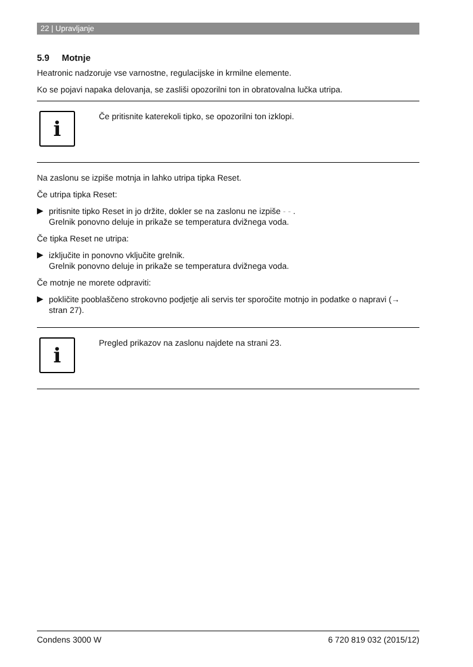22 | Upravljanje
5.9 Motnje
Heatronic nadzoruje vse varnostne, regulacijske in krmilne elemente.
Ko se pojavi napaka delovanja, se zasliši opozorilni ton in obratovalna lučka utripa.
i
Če pritisnite katerekoli tipko, se opozorilni ton izklopi.
Na zaslonu se izpiše motnja in lahko utripa tipka Reset.
Če utripa tipka Reset:
▶
pritisnite tipko Reset in jo držite, dokler se na zaslonu ne izpiše - - .
Grelnik ponovno deluje in prikaže se temperatura dvižnega voda.
Če tipka Reset ne utripa:
▶
izključite in ponovno vključite grelnik.
Grelnik ponovno deluje in prikaže se temperatura dvižnega voda.
Če motnje ne morete odpraviti:
▶
pokličite pooblaščeno strokovno podjetje ali servis ter sporočite motnjo in podatke o napravi (→ stran 27).
i
Pregled prikazov na zaslonu najdete na strani 23.
Condens 3000 W 6 720 819 032 (2015/12)